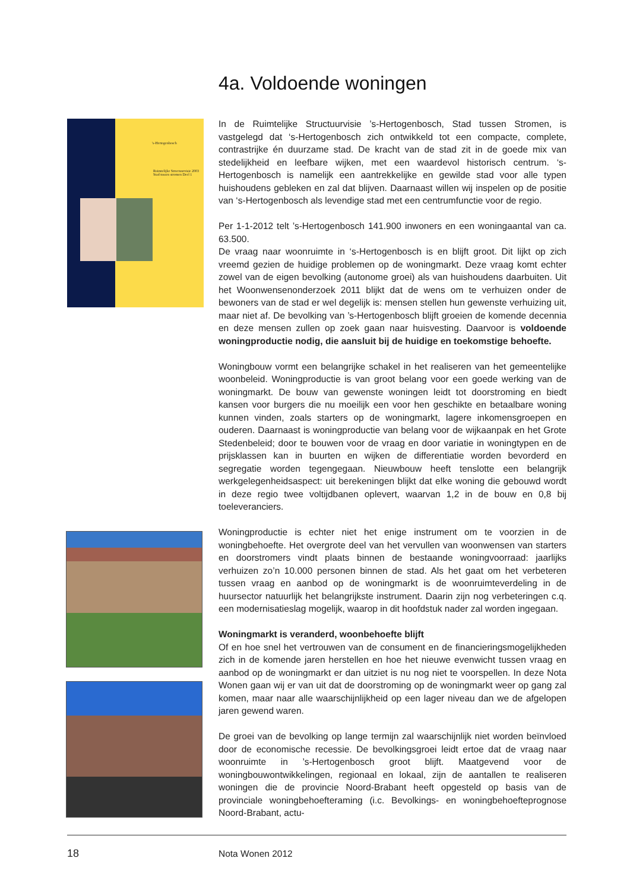4a. Voldoende woningen
's-Hertogenbosch
Ruimtelijke Structuurvisie 2003 Stad tussen stromen Deel 1
In de Ruimtelijke Structuurvisie ’s-Hertogenbosch, Stad tussen Stromen, is vastgelegd dat ‘s-Hertogenbosch zich ontwikkeld tot een compacte, complete, contrastrijke én duurzame stad. De kracht van de stad zit in de goede mix van stedelijkheid en leefbare wijken, met een waardevol historisch centrum. ‘s-Hertogenbosch is namelijk een aantrekkelijke en gewilde stad voor alle typen huishoudens gebleken en zal dat blijven. Daarnaast willen wij inspelen op de positie van ‘s-Hertogenbosch als levendige stad met een centrumfunctie voor de regio.
Per 1-1-2012 telt ’s-Hertogenbosch 141.900 inwoners en een woningaantal van ca. 63.500.
De vraag naar woonruimte in ‘s-Hertogenbosch is en blijft groot. Dit lijkt op zich vreemd gezien de huidige problemen op de woningmarkt. Deze vraag komt echter zowel van de eigen bevolking (autonome groei) als van huishoudens daarbuiten. Uit het Woonwensenonderzoek 2011 blijkt dat de wens om te verhuizen onder de bewoners van de stad er wel degelijk is: mensen stellen hun gewenste verhuizing uit, maar niet af. De bevolking van ’s-Hertogenbosch blijft groeien de komende decennia en deze mensen zullen op zoek gaan naar huisvesting. Daarvoor is voldoende woningproductie nodig, die aansluit bij de huidige en toekomstige behoefte.
Woningbouw vormt een belangrijke schakel in het realiseren van het gemeentelijke woonbeleid. Woningproductie is van groot belang voor een goede werking van de woningmarkt. De bouw van gewenste woningen leidt tot doorstroming en biedt kansen voor burgers die nu moeilijk een voor hen geschikte en betaalbare woning kunnen vinden, zoals starters op de woningmarkt, lagere inkomensgroepen en ouderen. Daarnaast is woningproductie van belang voor de wijkaanpak en het Grote Stedenbeleid; door te bouwen voor de vraag en door variatie in woningtypen en de prijsklassen kan in buurten en wijken de differentiatie worden bevorderd en segregatie worden tegengegaan. Nieuwbouw heeft tenslotte een belangrijk werkgelegenheidsaspect: uit berekeningen blijkt dat elke woning die gebouwd wordt in deze regio twee voltijdbanen oplevert, waarvan 1,2 in de bouw en 0,8 bij toeleveranciers.
Woningproductie is echter niet het enige instrument om te voorzien in de woningbehoefte. Het overgrote deel van het vervullen van woonwensen van starters en doorstromers vindt plaats binnen de bestaande woningvoorraad: jaarlijks verhuizen zo’n 10.000 personen binnen de stad. Als het gaat om het verbeteren tussen vraag en aanbod op de woningmarkt is de woonruimteverdeling in de huursector natuurlijk het belangrijkste instrument. Daarin zijn nog verbeteringen c.q. een modernisatieslag mogelijk, waarop in dit hoofdstuk nader zal worden ingegaan.
Woningmarkt is veranderd, woonbehoefte blijft
Of en hoe snel het vertrouwen van de consument en de financieringsmogelijkheden zich in de komende jaren herstellen en hoe het nieuwe evenwicht tussen vraag en aanbod op de woningmarkt er dan uitziet is nu nog niet te voorspellen. In deze Nota Wonen gaan wij er van uit dat de doorstroming op de woningmarkt weer op gang zal komen, maar naar alle waarschijnlijkheid op een lager niveau dan we de afgelopen jaren gewend waren.
De groei van de bevolking op lange termijn zal waarschijnlijk niet worden beïnvloed door de economische recessie. De bevolkingsgroei leidt ertoe dat de vraag naar woonruimte in ’s-Hertogenbosch groot blijft. Maatgevend voor de woningbouwontwikkelingen, regionaal en lokaal, zijn de aantallen te realiseren woningen die de provincie Noord-Brabant heeft opgesteld op basis van de provinciale woningbehoefteraming (i.c. Bevolkings- en woningbehoefteprognose Noord-Brabant, actu-
18 Nota Wonen 2012